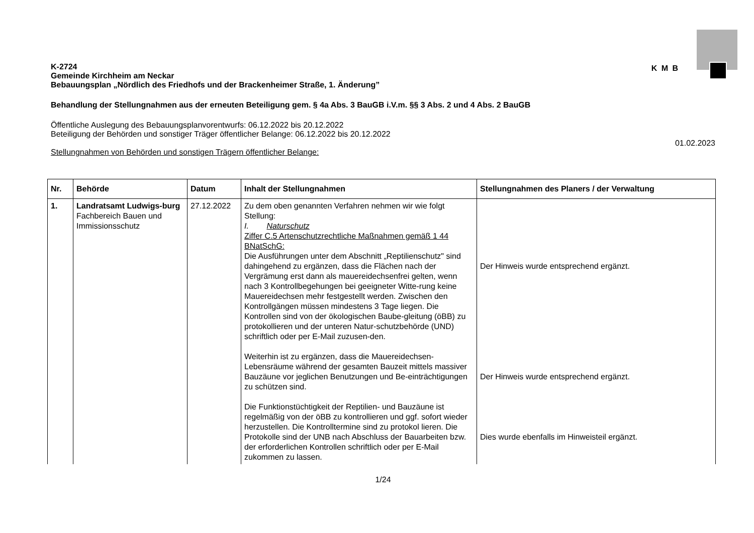K-2724
Gemeinde Kirchheim am Neckar
Bebauungsplan „Nördlich des Friedhofs und der Brackenheimer Straße, 1. Änderung”
K M B
Behandlung der Stellungnahmen aus der erneuten Beteiligung gem. § 4a Abs. 3 BauGB i.V.m. §§ 3 Abs. 2 und 4 Abs. 2 BauGB
Öffentliche Auslegung des Bebauungsplanvorentwurfs: 06.12.2022 bis 20.12.2022
Beteiligung der Behörden und sonstiger Träger öffentlicher Belange: 06.12.2022 bis 20.12.2022
01.02.2023
Stellungnahmen von Behörden und sonstigen Trägern öffentlicher Belange:
| Nr. | Behörde | Datum | Inhalt der Stellungnahmen | Stellungnahmen des Planers / der Verwaltung |
| --- | --- | --- | --- | --- |
| 1. | Landratsamt Ludwigs-burg Fachbereich Bauen und Immissionsschutz | 27.12.2022 | Zu dem oben genannten Verfahren nehmen wir wie folgt Stellung: I. Naturschutz Ziffer C.5 Artenschutzrechtliche Maßnahmen gemäß 1 44 BNatSchG: Die Ausführungen unter dem Abschnitt „Reptilienschutz" sind dahingehend zu ergänzen, dass die Flächen nach der Vergrämung erst dann als mauereidechsenfrei gelten, wenn nach 3 Kontrollbegehungen bei geeigneter Witte-rung keine Mauereidechsen mehr festgestellt werden. Zwischen den Kontrollgängen müssen mindestens 3 Tage liegen. Die Kontrollen sind von der ökologischen Baube-gleitung (öBB) zu protokollieren und der unteren Natur-schutzbehörde (UND) schriftlich oder per E-Mail zuzusen-den. Weiterhin ist zu ergänzen, dass die Mauereidechsen-Lebensräume während der gesamten Bauzeit mittels massiver Bauzäune vor jeglichen Benutzungen und Be-einträchtigungen zu schützen sind. Die Funktionstüchtigkeit der Reptilien- und Bauzäune ist regelmäßig von der öBB zu kontrollieren und ggf. sofort wieder herzustellen. Die Kontrolltermine sind zu protokol lieren. Die Protokolle sind der UNB nach Abschluss der Bauarbeiten bzw. der erforderlichen Kontrollen schriftlich oder per E-Mail zukommen zu lassen. | Der Hinweis wurde entsprechend ergänzt. Der Hinweis wurde entsprechend ergänzt. Dies wurde ebenfalls im Hinweisteil ergänzt. |
1/24